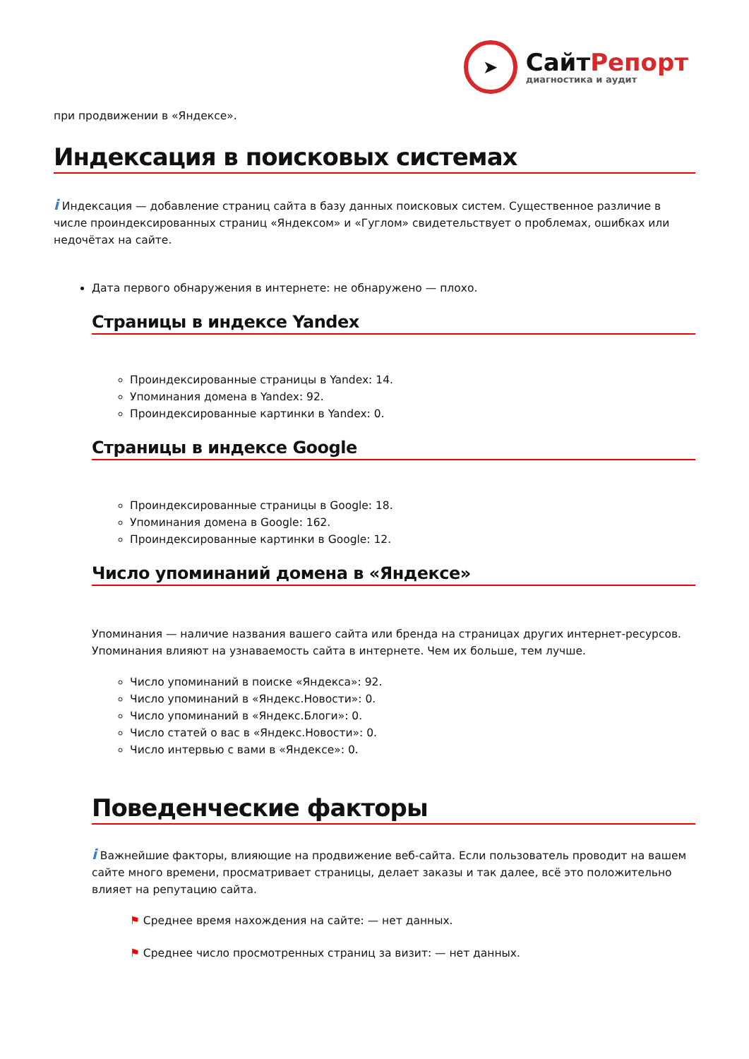➤
СайтРепорт
диагностика и аудит
при продвижении в «Яндексе».
Индексация в поисковых системах
i Индексация — добавление страниц сайта в базу данных поисковых систем. Существенное различие в числе проиндексированных страниц «Яндексом» и «Гуглом» свидетельствует о проблемах, ошибках или недочётах на сайте.
Дата первого обнаружения в интернете: не обнаружено — плохо.
Страницы в индексе Yandex
Проиндексированные страницы в Yandex: 14.
Упоминания домена в Yandex: 92.
Проиндексированные картинки в Yandex: 0.
Страницы в индексе Google
Проиндексированные страницы в Google: 18.
Упоминания домена в Google: 162.
Проиндексированные картинки в Google: 12.
Число упоминаний домена в «Яндексе»
Упоминания — наличие названия вашего сайта или бренда на страницах других интернет-ресурсов. Упоминания влияют на узнаваемость сайта в интернете. Чем их больше, тем лучше.
Число упоминаний в поиске «Яндекса»: 92.
Число упоминаний в «Яндекс.Новости»: 0.
Число упоминаний в «Яндекс.Блоги»: 0.
Число статей о вас в «Яндекс.Новости»: 0.
Число интервью с вами в «Яндексе»: 0.
Поведенческие факторы
i Важнейшие факторы, влияющие на продвижение веб-сайта. Если пользователь проводит на вашем сайте много времени, просматривает страницы, делает заказы и так далее, всё это положительно влияет на репутацию сайта.
⚑ Среднее время нахождения на сайте: — нет данных.
⚑ Среднее число просмотренных страниц за визит: — нет данных.